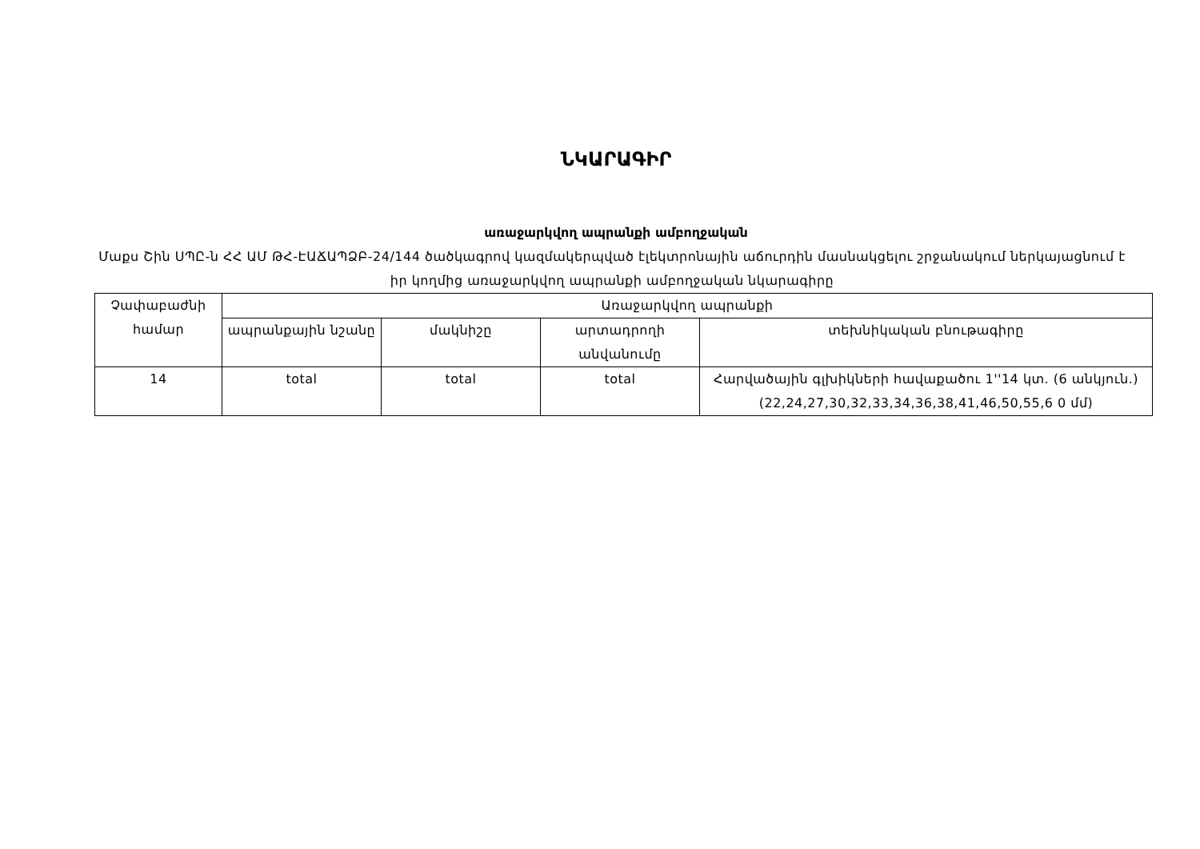ՆԿԱՐԱԳԻՐ
առաջարկվող ապրանքի ամբողջական
Մաքս Շին ՍՊԸ-ն ՀՀ ԱՄ ԹՀ-ԷԱՃԱՊՁԲ-24/144 ծածկագրով կազմակերպված էլեկտրոնային աճուրդին մասնակցելու շրջանակում ներկայացնում է իր կողմից առաջարկվող ապրանքի ամբողջական նկարագիրը
| Չափաբաժնի համար | Առաջարկվող ապրանքի | | | |
| --- | --- | --- | --- | --- |
| | ապրանքային նշանը | մակնիշը | արտադրողի անվանումը | տեխնիկական բնութագիրը |
| 14 | total | total | total | Հարվածային գլխիկների հավաքածու 1''14 կտ. (6 անկյուն.) (22,24,27,30,32,33,34,36,38,41,46,50,55,6 0 մմ) |